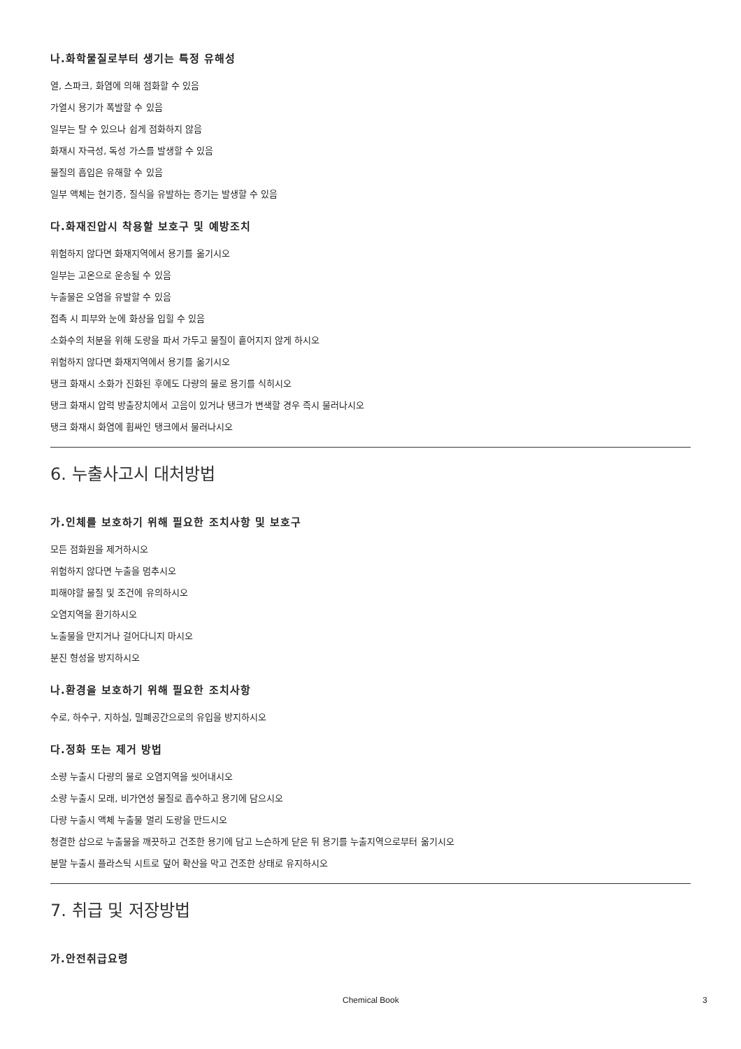나.화학물질로부터 생기는 특정 유해성
열, 스파크, 화염에 의해 점화할 수 있음
가열시 용기가 폭발할 수 있음
일부는 탈 수 있으나 쉽게 점화하지 않음
화재시 자극성, 독성 가스를 발생할 수 있음
물질의 흡입은 유해할 수 있음
일부 액체는 현기증, 질식을 유발하는 증기는 발생할 수 있음
다.화재진압시 착용할 보호구 및 예방조치
위험하지 않다면 화재지역에서 용기를 옮기시오
일부는 고온으로 운송될 수 있음
누출물은 오염을 유발할 수 있음
접촉 시 피부와 눈에 화상을 입힐 수 있음
소화수의 처분을 위해 도랑을 파서 가두고 물질이 흩어지지 않게 하시오
위험하지 않다면 화재지역에서 용기를 옮기시오
탱크 화재시 소화가 진화된 후에도 다량의 물로 용기를 식히시오
탱크 화재시 압력 방출장치에서 고음이 있거나 탱크가 변색할 경우 즉시 물러나시오
탱크 화재시 화염에 휩싸인 탱크에서 물러나시오
6. 누출사고시 대처방법
가.인체를 보호하기 위해 필요한 조치사항 및 보호구
모든 점화원을 제거하시오
위험하지 않다면 누출을 멈추시오
피해야할 물질 및 조건에 유의하시오
오염지역을 환기하시오
노출물을 만지거나 걸어다니지 마시오
분진 형성을 방지하시오
나.환경을 보호하기 위해 필요한 조치사항
수로, 하수구, 지하실, 밀폐공간으로의 유입을 방지하시오
다.정화 또는 제거 방법
소량 누출시 다량의 물로 오염지역을 씻어내시오
소량 누출시 모래, 비가연성 물질로 흡수하고 용기에 담으시오
다량 누출시 액체 누출물 멀리 도랑을 만드시오
청결한 삽으로 누출물을 깨끗하고 건조한 용기에 담고 느슨하게 닫은 뒤 용기를 누출지역으로부터 옮기시오
분말 누출시 플라스틱 시트로 덮어 확산을 막고 건조한 상태로 유지하시오
7. 취급 및 저장방법
가.안전취급요령
Chemical Book 3